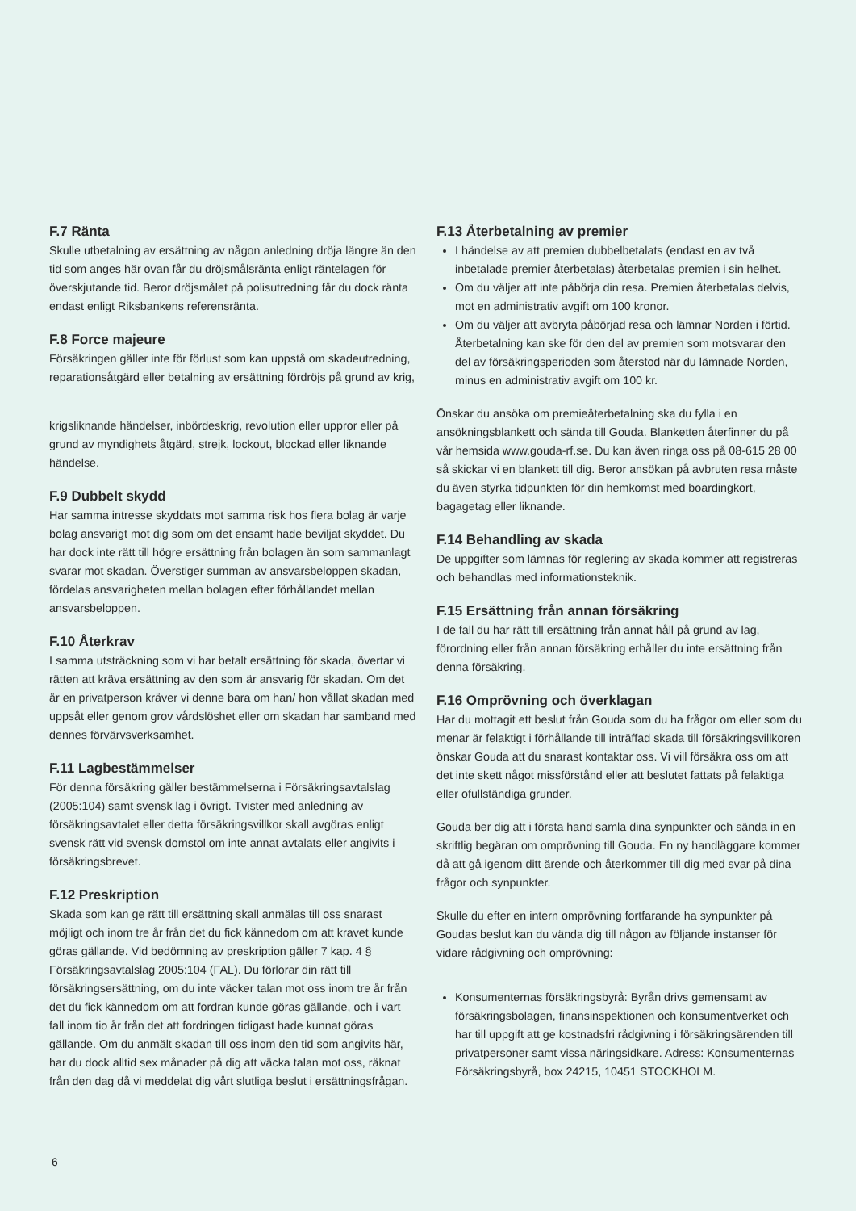F.7 Ränta
Skulle utbetalning av ersättning av någon anledning dröja längre än den tid som anges här ovan får du dröjsmålsränta enligt räntelagen för överskjutande tid. Beror dröjsmålet på polisutredning får du dock ränta endast enligt Riksbankens referensränta.
F.8 Force majeure
Försäkringen gäller inte för förlust som kan uppstå om skadeutredning, reparationsåtgärd eller betalning av ersättning fördröjs på grund av krig,
krigsliknande händelser, inbördeskrig, revolution eller uppror eller på grund av myndighets åtgärd, strejk, lockout, blockad eller liknande händelse.
F.9 Dubbelt skydd
Har samma intresse skyddats mot samma risk hos flera bolag är varje bolag ansvarigt mot dig som om det ensamt hade beviljat skyddet. Du har dock inte rätt till högre ersättning från bolagen än som sammanlagt svarar mot skadan. Överstiger summan av ansvarsbeloppen skadan, fördelas ansvarigheten mellan bolagen efter förhållandet mellan ansvarsbeloppen.
F.10 Återkrav
I samma utsträckning som vi har betalt ersättning för skada, övertar vi rätten att kräva ersättning av den som är ansvarig för skadan. Om det är en privatperson kräver vi denne bara om han/ hon vållat skadan med uppsåt eller genom grov vårdslöshet eller om skadan har samband med dennes förvärvsverksamhet.
F.11 Lagbestämmelser
För denna försäkring gäller bestämmelserna i Försäkringsavtalslag (2005:104) samt svensk lag i övrigt. Tvister med anledning av försäkringsavtalet eller detta försäkringsvillkor skall avgöras enligt svensk rätt vid svensk domstol om inte annat avtalats eller angivits i försäkringsbrevet.
F.12 Preskription
Skada som kan ge rätt till ersättning skall anmälas till oss snarast möjligt och inom tre år från det du fick kännedom om att kravet kunde göras gällande. Vid bedömning av preskription gäller 7 kap. 4 § Försäkringsavtalslag 2005:104 (FAL). Du förlorar din rätt till försäkringsersättning, om du inte väcker talan mot oss inom tre år från det du fick kännedom om att fordran kunde göras gällande, och i vart fall inom tio år från det att fordringen tidigast hade kunnat göras gällande. Om du anmält skadan till oss inom den tid som angivits här, har du dock alltid sex månader på dig att väcka talan mot oss, räknat från den dag då vi meddelat dig vårt slutliga beslut i ersättningsfrågan.
F.13 Återbetalning av premier
I händelse av att premien dubbelbetalats (endast en av två inbetalade premier återbetalas) återbetalas premien i sin helhet.
Om du väljer att inte påbörja din resa. Premien återbetalas delvis, mot en administrativ avgift om 100 kronor.
Om du väljer att avbryta påbörjad resa och lämnar Norden i förtid. Återbetalning kan ske för den del av premien som motsvarar den del av försäkringsperioden som återstod när du lämnade Norden, minus en administrativ avgift om 100 kr.
Önskar du ansöka om premieåterbetalning ska du fylla i en ansökningsblankett och sända till Gouda. Blanketten återfinner du på vår hemsida www.gouda-rf.se. Du kan även ringa oss på 08-615 28 00 så skickar vi en blankett till dig. Beror ansökan på avbruten resa måste du även styrka tidpunkten för din hemkomst med boardingkort, bagagetag eller liknande.
F.14 Behandling av skada
De uppgifter som lämnas för reglering av skada kommer att registreras och behandlas med informationsteknik.
F.15 Ersättning från annan försäkring
I de fall du har rätt till ersättning från annat håll på grund av lag, förordning eller från annan försäkring erhåller du inte ersättning från denna försäkring.
F.16 Omprövning och överklagan
Har du mottagit ett beslut från Gouda som du ha frågor om eller som du menar är felaktigt i förhållande till inträffad skada till försäkringsvillkoren önskar Gouda att du snarast kontaktar oss. Vi vill försäkra oss om att det inte skett något missförstånd eller att beslutet fattats på felaktiga eller ofullständiga grunder.
Gouda ber dig att i första hand samla dina synpunkter och sända in en skriftlig begäran om omprövning till Gouda. En ny handläggare kommer då att gå igenom ditt ärende och återkommer till dig med svar på dina frågor och synpunkter.
Skulle du efter en intern omprövning fortfarande ha synpunkter på Goudas beslut kan du vända dig till någon av följande instanser för vidare rådgivning och omprövning:
Konsumenternas försäkringsbyrå: Byrån drivs gemensamt av försäkringsbolagen, finansinspektionen och konsumentverket och har till uppgift att ge kostnadsfri rådgivning i försäkringsärenden till privatpersoner samt vissa näringsidkare. Adress: Konsumenternas Försäkringsbyrå, box 24215, 10451 STOCKHOLM.
6